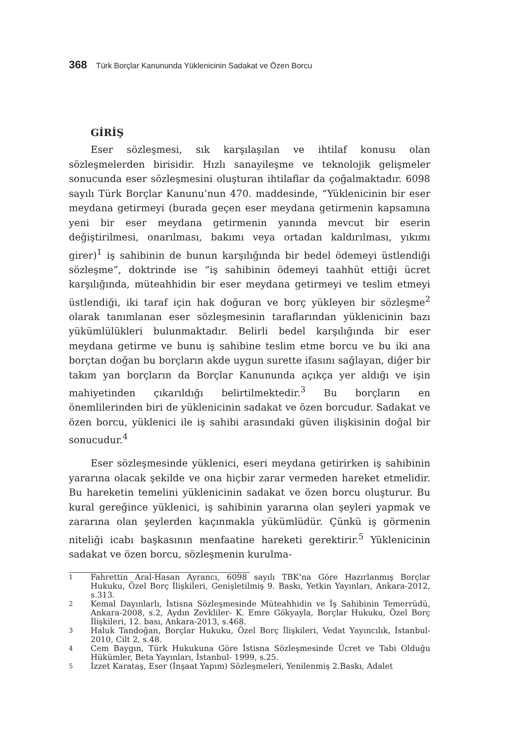368 Türk Borçlar Kanununda Yüklenicinin Sadakat ve Özen Borcu
GİRİŞ
Eser sözleşmesi, sık karşılaşılan ve ihtilaf konusu olan sözleşmelerden birisidir. Hızlı sanayileşme ve teknolojik gelişmeler sonucunda eser sözleşmesini oluşturan ihtilaflar da çoğalmaktadır. 6098 sayılı Türk Borçlar Kanunu’nun 470. maddesinde, “Yüklenicinin bir eser meydana getirmeyi (burada geçen eser meydana getirmenin kapsamına yeni bir eser meydana getirmenin yanında mevcut bir eserin değiştirilmesi, onarılması, bakımı veya ortadan kaldırılması, yıkımı girer)<sup>1</sup> iş sahibinin de bunun karşılığında bir bedel ödemeyi üstlendiği sözleşme”, doktrinde ise “iş sahibinin ödemeyi taahhüt ettiği ücret karşılığında, müteahhidin bir eser meydana getirmeyi ve teslim etmeyi üstlendiği, iki taraf için hak doğuran ve borç yükleyen bir sözleşme<sup>2</sup> olarak tanımlanan eser sözleşmesinin taraflarından yüklenicinin bazı yükümlülükleri bulunmaktadır. Belirli bedel karşılığında bir eser meydana getirme ve bunu iş sahibine teslim etme borcu ve bu iki ana borçtan doğan bu borçların akde uygun surette ifasını sağlayan, diğer bir takım yan borçların da Borçlar Kanununda açıkça yer aldığı ve işin mahiyetinden çıkarıldığı belirtilmektedir.<sup>3</sup> Bu borçların en önemlilerinden biri de yüklenicinin sadakat ve özen borcudur. Sadakat ve özen borcu, yüklenici ile iş sahibi arasındaki güven ilişkisinin doğal bir sonucudur.<sup>4</sup>
Eser sözleşmesinde yüklenici, eseri meydana getirirken iş sahibinin yararına olacak şekilde ve ona hiçbir zarar vermeden hareket etmelidir. Bu hareketin temelini yüklenicinin sadakat ve özen borcu oluşturur. Bu kural gereğince yüklenici, iş sahibinin yararına olan şeyleri yapmak ve zararına olan şeylerden kaçınmakla yükümlüdür. Çünkü iş görmenin niteliği icabı başkasının menfaatine hareketi gerektirir.<sup>5</sup> Yüklenicinin sadakat ve özen borcu, sözleşmenin kurulma-
1
Fahrettin Aral-Hasan Ayrancı, 6098 sayılı TBK’na Göre Hazırlanmış Borçlar Hukuku, Özel Borç İlişkileri, Genişletilmiş 9. Baskı, Yetkin Yayınları, Ankara-2012, s.313.
2
Kemal Dayınlarlı, İstisna Sözleşmesinde Müteahhidin ve İş Sahibinin Temerrüdü, Ankara-2008, s.2, Aydın Zevkliler- K. Emre Gökyayla, Borçlar Hukuku, Özel Borç İlişkileri, 12. bası, Ankara-2013, s.468.
3
Haluk Tandoğan, Borçlar Hukuku, Özel Borç İlişkileri, Vedat Yayıncılık, İstanbul-2010, Cilt 2, s.48.
4
Cem Baygın, Türk Hukukuna Göre İstisna Sözleşmesinde Ücret ve Tabi Olduğu Hükümler, Beta Yayınları, İstanbul- 1999, s.25.
5
İzzet Karataş, Eser (İnşaat Yapım) Sözleşmeleri, Yenilenmiş 2.Baskı, Adalet